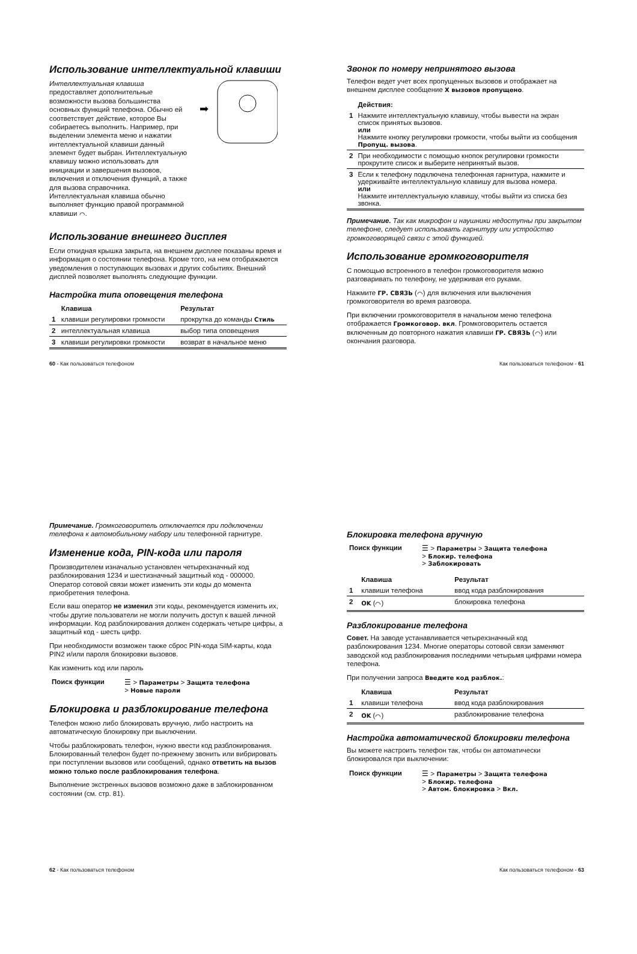Использование интеллектуальной клавиши
Интеллектуальная клавиша предоставляет дополнительные возможности вызова большинства основных функций телефона. Обычно ей соответствует действие, которое Вы собираетесь выполнить. Например, при выделении элемента меню и нажатии интеллектуальной клавиши данный элемент будет выбран. Интеллектуальную клавишу можно использовать для инициации и завершения вызовов, включения и отключения функций, а также для вызова справочника. Интеллектуальная клавиша обычно выполняет функцию правой программной клавиши ⌒.
➡
Использование внешнего дисплея
Если откидная крышка закрыта, на внешнем дисплее показаны время и информация о состоянии телефона. Кроме того, на нем отображаются уведомления о поступающих вызовах и других событиях. Внешний дисплей позволяет выполнять следующие функции.
Настройка типа оповещения телефона
| | Клавиша | Результат |
| --- | --- | --- |
| 1 | клавиши регулировки громкости | прокрутка до команды Стиль |
| 2 | интеллектуальная клавиша | выбор типа оповещения |
| 3 | клавиши регулировки громкости | возврат в начальное меню |
60 - Как пользоваться телефоном
Звонок по номеру непринятого вызова
Телефон ведет учет всех пропущенных вызовов и отображает на внешнем дисплее сообщение X вызовов пропущено.
| | Действия: |
| --- | --- |
| 1 | Нажмите интеллектуальную клавишу, чтобы вывести на экран список принятых вызовов. или Нажмите кнопку регулировки громкости, чтобы выйти из сообщения Пропущ. вызова . |
| 2 | При необходимости с помощью кнопок регулировки громкости прокрутите список и выберите непринятый вызов. |
| 3 | Если к телефону подключена телефонная гарнитура, нажмите и удерживайте интеллектуальную клавишу для вызова номера. или Нажмите интеллектуальную клавишу, чтобы выйти из списка без звонка. |
Примечание. Так как микрофон и наушники недоступны при закрытом телефоне, следует использовать гарнитуру или устройство громкоговорящей связи с этой функцией.
Использование громкоговорителя
С помощью встроенного в телефон громкоговорителя можно разговаривать по телефону, не удерживая его руками.
Нажмите ГР. СВЯЗЬ (⌒) для включения или выключения громкоговорителя во время разговора.
При включении громкоговорителя в начальном меню телефона отображается Громкоговор. вкл. Громкоговоритель остается включенным до повторного нажатия клавиши ГР. СВЯЗЬ (⌒) или окончания разговора.
Как пользоваться телефоном - 61
Примечание. Громкоговоритель отключается при подключении телефона к автомобильному набору или телефонной гарнитуре.
Изменение кода, PIN-кода или пароля
Производителем изначально установлен четырехзначный код разблокирования 1234 и шестизначный защитный код - 000000. Оператор сотовой связи может изменить эти коды до момента приобретения телефона.
Если ваш оператор не изменил эти коды, рекомендуется изменить их, чтобы другие пользователи не могли получить доступ к вашей личной информации. Код разблокирования должен содержать четыре цифры, а защитный код - шесть цифр.
При необходимости возможен также сброс PIN-кода SIM-карты, кода PIN2 и/или пароля блокировки вызовов.
Как изменить код или пароль
| Поиск функции | ☰ > Параметры > Защита телефона > Новые пароли |
Блокировка и разблокирование телефона
Телефон можно либо блокировать вручную, либо настроить на автоматическую блокировку при выключении.
Чтобы разблокировать телефон, нужно ввести код разблокирования. Блокированный телефон будет по-прежнему звонить или вибрировать при поступлении вызовов или сообщений, однако ответить на вызов можно только после разблокирования телефона.
Выполнение экстренных вызовов возможно даже в заблокированном состоянии (см. стр. 81).
62 - Как пользоваться телефоном
Блокировка телефона вручную
| Поиск функции | ☰ > Параметры > Защита телефона > Блокир. телефона > Заблокировать |
| | Клавиша | Результат |
| --- | --- | --- |
| 1 | клавиши телефона | ввод кода разблокирования |
| 2 | OK (⌒) | блокировка телефона |
Разблокирование телефона
Совет. На заводе устанавливается четырехзначный код разблокирования 1234. Многие операторы сотовой связи заменяют заводской код разблокирования последними четырьмя цифрами номера телефона.
При получении запроса Введите код разблок.:
| | Клавиша | Результат |
| --- | --- | --- |
| 1 | клавиши телефона | ввод кода разблокирования |
| 2 | OK (⌒) | разблокирование телефона |
Настройка автоматической блокировки телефона
Вы можете настроить телефон так, чтобы он автоматически блокировался при выключении:
| Поиск функции | ☰ > Параметры > Защита телефона > Блокир. телефона > Автом. блокировка > Вкл. |
Как пользоваться телефоном - 63